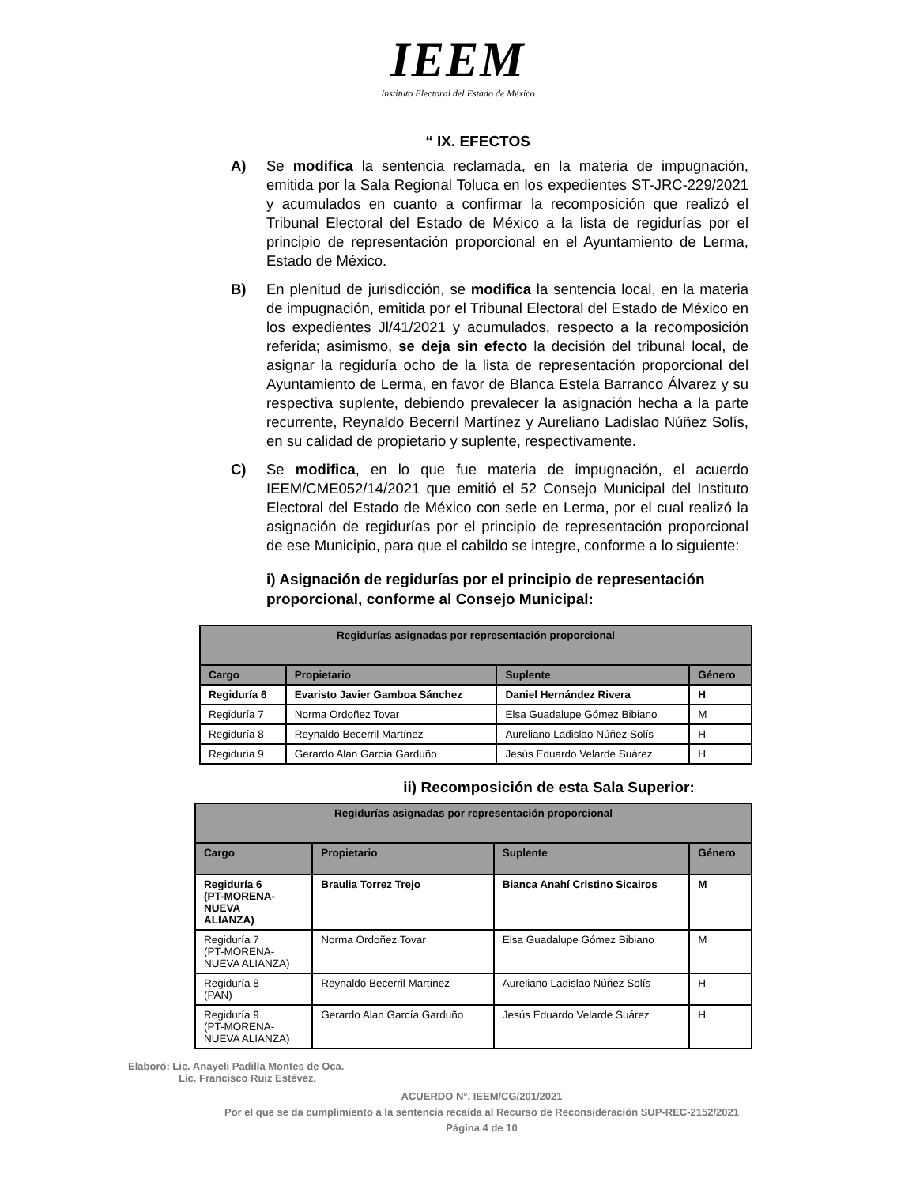IEEM
Instituto Electoral del Estado de México
“ IX. EFECTOS
A) Se modifica la sentencia reclamada, en la materia de impugnación, emitida por la Sala Regional Toluca en los expedientes ST-JRC-229/2021 y acumulados en cuanto a confirmar la recomposición que realizó el Tribunal Electoral del Estado de México a la lista de regidurías por el principio de representación proporcional en el Ayuntamiento de Lerma, Estado de México.
B) En plenitud de jurisdicción, se modifica la sentencia local, en la materia de impugnación, emitida por el Tribunal Electoral del Estado de México en los expedientes Jl/41/2021 y acumulados, respecto a la recomposición referida; asimismo, se deja sin efecto la decisión del tribunal local, de asignar la regiduría ocho de la lista de representación proporcional del Ayuntamiento de Lerma, en favor de Blanca Estela Barranco Álvarez y su respectiva suplente, debiendo prevalecer la asignación hecha a la parte recurrente, Reynaldo Becerril Martínez y Aureliano Ladislao Núñez Solís, en su calidad de propietario y suplente, respectivamente.
C) Se modifica, en lo que fue materia de impugnación, el acuerdo IEEM/CME052/14/2021 que emitió el 52 Consejo Municipal del Instituto Electoral del Estado de México con sede en Lerma, por el cual realizó la asignación de regidurías por el principio de representación proporcional de ese Municipio, para que el cabildo se integre, conforme a lo siguiente:
i) Asignación de regidurías por el principio de representación proporcional, conforme al Consejo Municipal:
| Regidurías asignadas por representación proporcional | | | |
| --- | --- | --- | --- |
| Cargo | Propietario | Suplente | Género |
| Regiduría 6 | Evaristo Javier Gamboa Sánchez | Daniel Hernández Rivera | H |
| Regiduría 7 | Norma Ordoñez Tovar | Elsa Guadalupe Gómez Bibiano | M |
| Regiduría 8 | Reynaldo Becerril Martínez | Aureliano Ladislao Núñez Solís | H |
| Regiduría 9 | Gerardo Alan García Garduño | Jesús Eduardo Velarde Suárez | H |
ii) Recomposición de esta Sala Superior:
| Regidurías asignadas por representación proporcional | | | |
| --- | --- | --- | --- |
| Cargo | Propietario | Suplente | Género |
| Regiduría 6 (PT-MORENA- NUEVA ALIANZA) | Braulia Torrez Trejo | Bianca Anahí Cristino Sicairos | M |
| Regiduría 7 (PT-MORENA- NUEVA ALIANZA) | Norma Ordoñez Tovar | Elsa Guadalupe Gómez Bibiano | M |
| Regiduría 8 (PAN) | Reynaldo Becerril Martínez | Aureliano Ladislao Núñez Solís | H |
| Regiduría 9 (PT-MORENA- NUEVA ALIANZA) | Gerardo Alan García Garduño | Jesús Eduardo Velarde Suárez | H |
Elaboró: Lic. Anayeli Padilla Montes de Oca.
Lic. Francisco Ruiz Estévez.
ACUERDO N°. IEEM/CG/201/2021
Por el que se da cumplimiento a la sentencia recaída al Recurso de Reconsideración SUP-REC-2152/2021
Página 4 de 10